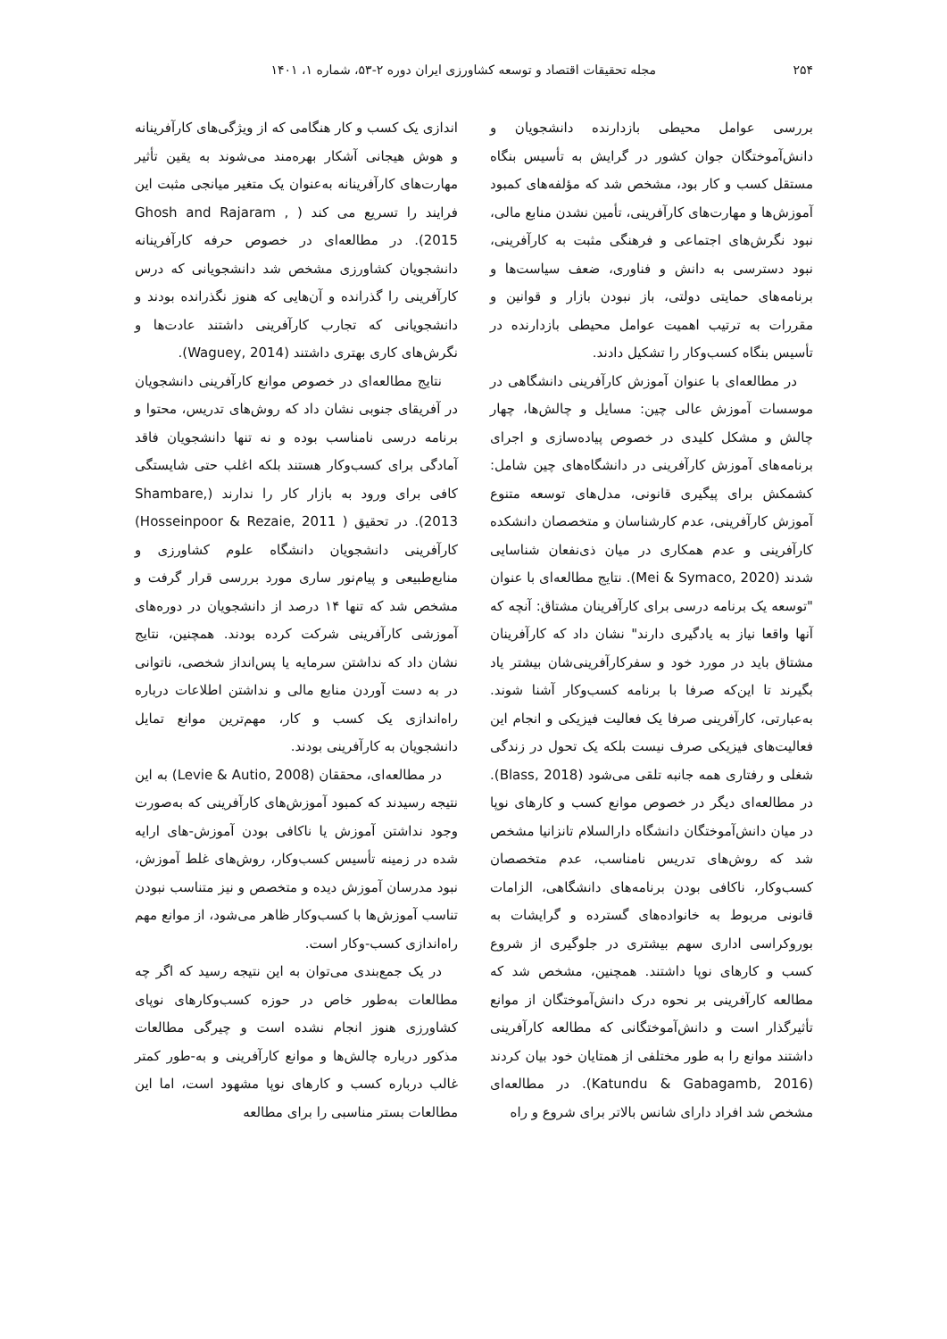۲۵۴ مجله تحقیقات اقتصاد و توسعه کشاورزی ایران دوره ۲-۵۳، شماره ۱، ۱۴۰۱
بررسی عوامل محیطی بازدارنده دانشجویان و دانش‌آموختگان جوان کشور در گرایش به تأسیس بنگاه مستقل کسب و کار بود، مشخص شد که مؤلفه‌های کمبود آموزش‌ها و مهارت‌های کارآفرینی، تأمین نشدن منابع مالی، نبود نگرش‌های اجتماعی و فرهنگی مثبت به کارآفرینی، نبود دسترسی به دانش و فناوری، ضعف سیاست‌ها و برنامه‌های حمایتی دولتی، باز نبودن بازار و قوانین و مقررات به ترتیب اهمیت عوامل محیطی بازدارنده در تأسیس بنگاه کسب‌وکار را تشکیل دادند.
در مطالعه‌ای با عنوان آموزش کارآفرینی دانشگاهی در موسسات آموزش عالی چین: مسایل و چالش‌ها، چهار چالش و مشکل کلیدی در خصوص پیاده‌سازی و اجرای برنامه‌های آموزش کارآفرینی در دانشگاه‌های چین شامل: کشمکش برای پیگیری قانونی، مدل‌های توسعه متنوع آموزش کارآفرینی، عدم کارشناسان و متخصصان دانشکده کارآفرینی و عدم همکاری در میان ذی‌نفعان شناسایی شدند (Mei & Symaco, 2020). نتایج مطالعه‌ای با عنوان "توسعه یک برنامه درسی برای کارآفرینان مشتاق: آنچه که آنها واقعا نیاز به یادگیری دارند" نشان داد که کارآفرینان مشتاق باید در مورد خود و سفرکارآفرینی‌شان بیشتر یاد بگیرند تا این‌که صرفا با برنامه کسب‌وکار آشنا شوند. به‌عبارتی، کارآفرینی صرفا یک فعالیت فیزیکی و انجام این فعالیت‌های فیزیکی صرف نیست بلکه یک تحول در زندگی شغلی و رفتاری همه جانبه تلقی می‌شود (Blass, 2018). در مطالعه‌ای دیگر در خصوص موانع کسب و کارهای نوپا در میان دانش‌آموختگان دانشگاه دارالسلام تانزانیا مشخص شد که روش‌های تدریس نامناسب، عدم متخصصان کسب‌وکار، ناکافی بودن برنامه‌های دانشگاهی، الزامات قانونی مربوط به خانواده‌های گسترده و گرایشات به بوروکراسی اداری سهم بیشتری در جلوگیری از شروع کسب و کارهای نوپا داشتند. همچنین، مشخص شد که مطالعه کارآفرینی بر نحوه درک دانش‌آموختگان از موانع تأثیرگذار است و دانش‌آموختگانی که مطالعه کارآفرینی داشتند موانع را به طور مختلفی از همتایان خود بیان کردند (Katundu & Gabagamb, 2016). در مطالعه‌ای مشخص شد افراد دارای شانس بالاتر برای شروع و راه
اندازی یک کسب و کار هنگامی که از ویژگی‌های کارآفرینانه و هوش هیجانی آشکار بهره‌مند می‌شوند به یقین تأثیر مهارت‌های کارآفرینانه به‌عنوان یک متغیر میانجی مثبت این فرایند را تسریع می کند ( Ghosh and Rajaram , 2015). در مطالعه‌ای در خصوص حرفه کارآفرینانه دانشجویان کشاورزی مشخص شد دانشجویانی که درس کارآفرینی را گذرانده و آن‌هایی که هنوز نگذرانده بودند و دانشجویانی که تجارب کارآفرینی داشتند عادت‌ها و نگرش‌های کاری بهتری داشتند (Waguey, 2014).
نتایج مطالعه‌ای در خصوص موانع کارآفرینی دانشجویان در آفریقای جنوبی نشان داد که روش‌های تدریس، محتوا و برنامه درسی نامناسب بوده و نه تنها دانشجویان فاقد آمادگی برای کسب‌وکار هستند بلکه اغلب حتی شایستگی کافی برای ورود به بازار کار را ندارند (Shambare, 2013). در تحقیق ( Hosseinpoor & Rezaie, 2011) کارآفرینی دانشجویان دانشگاه علوم کشاورزی و منابع‌طبیعی و پیام‌نور ساری مورد بررسی قرار گرفت و مشخص شد که تنها ۱۴ درصد از دانشجویان در دوره‌های آموزشی کارآفرینی شرکت کرده بودند. همچنین، نتایج نشان داد که نداشتن سرمایه یا پس‌انداز شخصی، ناتوانی در به دست آوردن منابع مالی و نداشتن اطلاعات درباره راه‌اندازی یک کسب و کار، مهم‌ترین موانع تمایل دانشجویان به کارآفرینی بودند.
در مطالعه‌ای، محققان (Levie & Autio, 2008) به این نتیجه رسیدند که کمبود آموزش‌های کارآفرینی که به‌صورت وجود نداشتن آموزش یا ناکافی بودن آموزش-های ارایه شده در زمینه تأسیس کسب‌وکار، روش‌های غلط آموزش، نبود مدرسان آموزش دیده و متخصص و نیز متناسب نبودن تناسب آموزش‌ها با کسب‌وکار ظاهر می‌شود، از موانع مهم راه‌اندازی کسب-وکار است.
در یک جمع‌بندی می‌توان به این نتیجه رسید که اگر چه مطالعات به‌طور خاص در حوزه کسب‌وکارهای نوپای کشاورزی هنوز انجام نشده است و چیرگی مطالعات مذکور درباره چالش‌ها و موانع کارآفرینی و به-طور کمتر غالب درباره کسب و کارهای نوپا مشهود است، اما این مطالعات بستر مناسبی را برای مطالعه